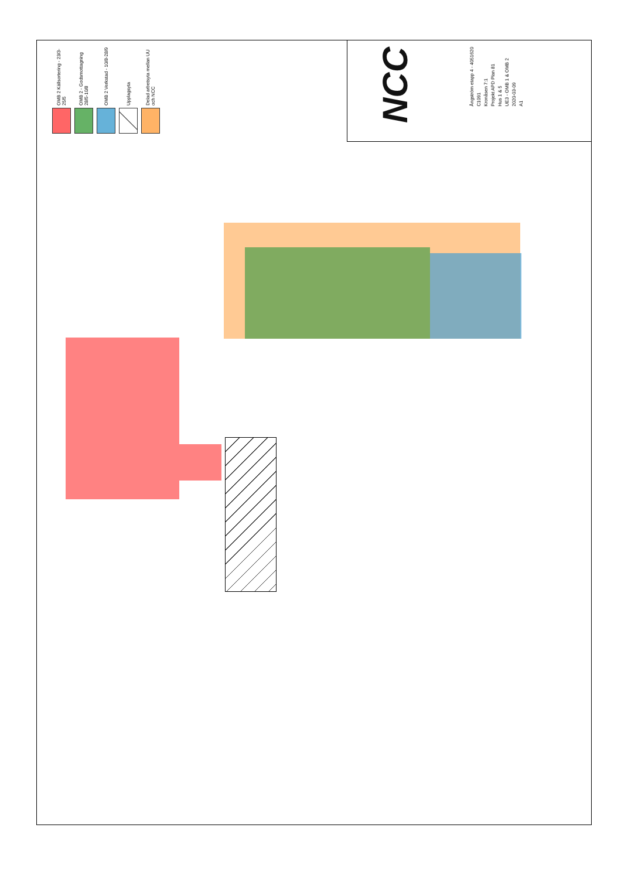OMB 2 Källsortering - 23/3-25/5
OMB 2 - Godsmottagning 28/5-10/8
OMB 2 Verkstad - 10/8-28/9
Upplagsyta
Delad arbetsyta mellan UU och NCC
NCC
Ångström etapp 4 - 4051620
C1091
Kronåsen 7:1
Projekt APD Plan 81
Hus 1 & 5
UE3 - OMB 1 & OMB 2
2020-03-09
A1